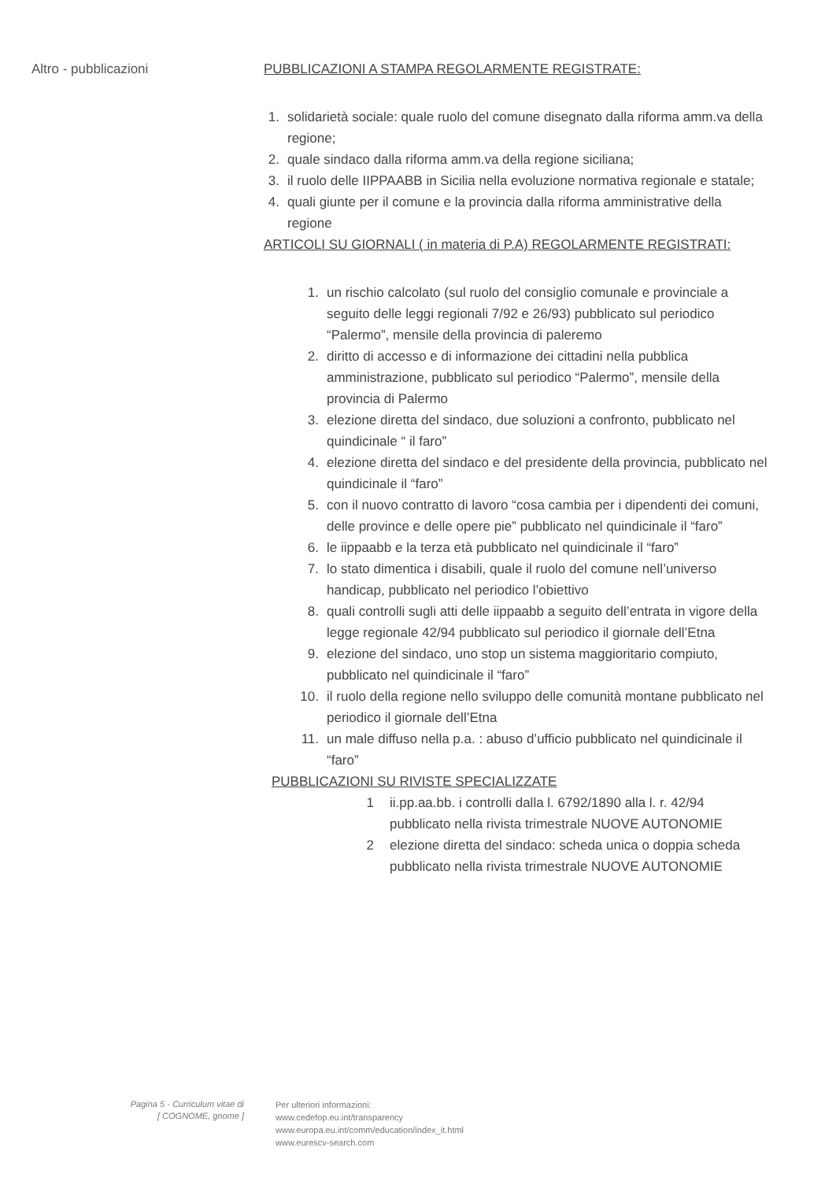Altro - pubblicazioni
PUBBLICAZIONI A STAMPA REGOLARMENTE REGISTRATE:
1. solidarietà sociale: quale ruolo del comune disegnato dalla riforma amm.va della regione;
2. quale sindaco dalla riforma amm.va della regione siciliana;
3. il ruolo delle IIPPAABB in Sicilia nella evoluzione normativa regionale e statale;
4. quali giunte per il comune e la provincia dalla riforma amministrative della regione
ARTICOLI SU GIORNALI ( in materia di P.A) REGOLARMENTE REGISTRATI:
1. un rischio calcolato (sul ruolo del consiglio comunale e provinciale a seguito delle leggi regionali 7/92 e 26/93) pubblicato sul periodico “Palermo”, mensile della provincia di paleremo
2. diritto di accesso e di informazione dei cittadini nella pubblica amministrazione, pubblicato sul periodico “Palermo”, mensile della provincia di Palermo
3. elezione diretta del sindaco, due soluzioni a confronto, pubblicato nel quindicinale “ il faro”
4. elezione diretta del sindaco e del presidente della provincia, pubblicato nel quindicinale il “faro”
5. con il nuovo contratto di lavoro “cosa cambia per i dipendenti dei comuni, delle province e delle opere pie” pubblicato nel quindicinale il “faro”
6. le iippaabb e la terza età pubblicato nel quindicinale il “faro”
7. lo stato dimentica i disabili, quale il ruolo del comune nell’universo handicap, pubblicato nel periodico l’obiettivo
8. quali controlli sugli atti delle iippaabb a seguito dell’entrata in vigore della legge regionale 42/94 pubblicato sul periodico il giornale dell’Etna
9. elezione del sindaco, uno stop un sistema maggioritario compiuto, pubblicato nel quindicinale il “faro”
10. il ruolo della regione nello sviluppo delle comunità montane pubblicato nel periodico il giornale dell’Etna
11. un male diffuso nella p.a. : abuso d’ufficio pubblicato nel quindicinale il “faro”
PUBBLICAZIONI SU RIVISTE SPECIALIZZATE
1 ii.pp.aa.bb. i controlli dalla l. 6792/1890 alla l. r. 42/94 pubblicato nella rivista trimestrale NUOVE AUTONOMIE
2 elezione diretta del sindaco: scheda unica o doppia scheda pubblicato nella rivista trimestrale NUOVE AUTONOMIE
Pagina 5 - Curriculum vitae di
[ COGNOME, gnome ]
Per ulteriori informazioni:
www.cedefop.eu.int/transparency
www.europa.eu.int/comm/education/index_it.html
www.eurescv-search.com